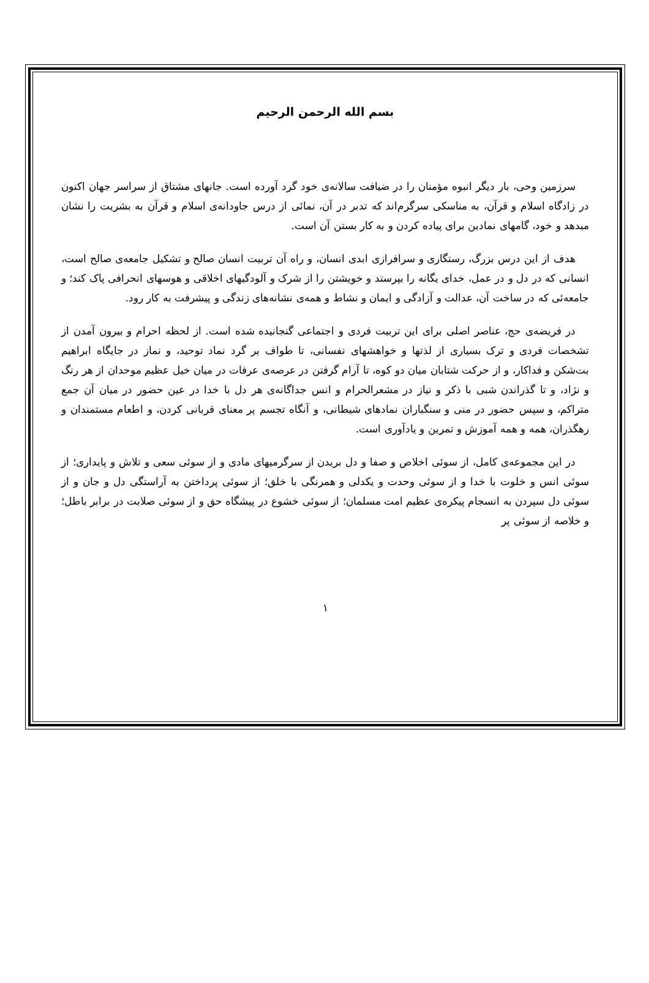بسم الله الرحمن الرحيم
سرزمین وحی، بار دیگر انبوه مؤمنان را در ضیافت سالانه‌ی خود گرد آورده است. جانهای مشتاق از سراسر جهان اکنون در زادگاه اسلام و قرآن، به مناسکی سرگرم‌اند که تدبر در آن، نمائی از درس جاودانه‌ی اسلام و قرآن به بشریت را نشان میدهد و خود، گامهای نمادین برای پیاده کردن و به کار بستن آن است.
هدف از این درس بزرگ، رستگاری و سرافرازی ابدی انسان، و راه آن تربیت انسان صالح و تشکیل جامعه‌ی صالح است، انسانی که در دل و در عمل، خدای یگانه را بپرستد و خویشتن را از شرک و آلودگیهای اخلاقی و هوسهای انحرافی پاک کند؛ و جامعه‌ئی که در ساخت آن، عدالت و آزادگی و ایمان و نشاط و همه‌ی نشانه‌های زندگی و پیشرفت به کار رود.
در فریضه‌ی حج، عناصر اصلی برای این تربیت فردی و اجتماعی گنجانیده شده است. از لحظه احرام و بیرون آمدن از تشخصات فردی و ترک بسیاری از لذتها و خواهشهای نفسانی، تا طواف بر گرد نماد توحید، و نماز در جایگاه ابراهیم بت‌شکن و فداکار، و از حرکت شتابان میان دو کوه، تا آرام گرفتن در عرصه‌ی عرفات در میان خیل عظیم موحدان از هر رنگ و نژاد، و تا گذراندن شبی با ذکر و نیاز در مشعرالحرام و انس جداگانه‌ی هر دل با خدا در عین حضور در میان آن جمع متراکم، و سپس حضور در منی و سنگباران نمادهای شیطانی، و آنگاه تجسم پر معنای قربانی کردن، و اطعام مستمندان و رهگذران، همه و همه آموزش و تمرین و یادآوری است.
در این مجموعه‌ی کامل، از سوئی اخلاص و صفا و دل بریدن از سرگرمیهای مادی و از سوئی سعی و تلاش و پایداری؛ از سوئی انس و خلوت با خدا و از سوئی وحدت و یکدلی و همرنگی با خلق؛ از سوئی پرداختن به آراستگی دل و جان و از سوئی دل سپردن به انسجام پیکره‌ی عظیم امت مسلمان؛ از سوئی خشوع در پیشگاه حق و از سوئی صلابت در برابر باطل؛ و خلاصه از سوئی پر
۱